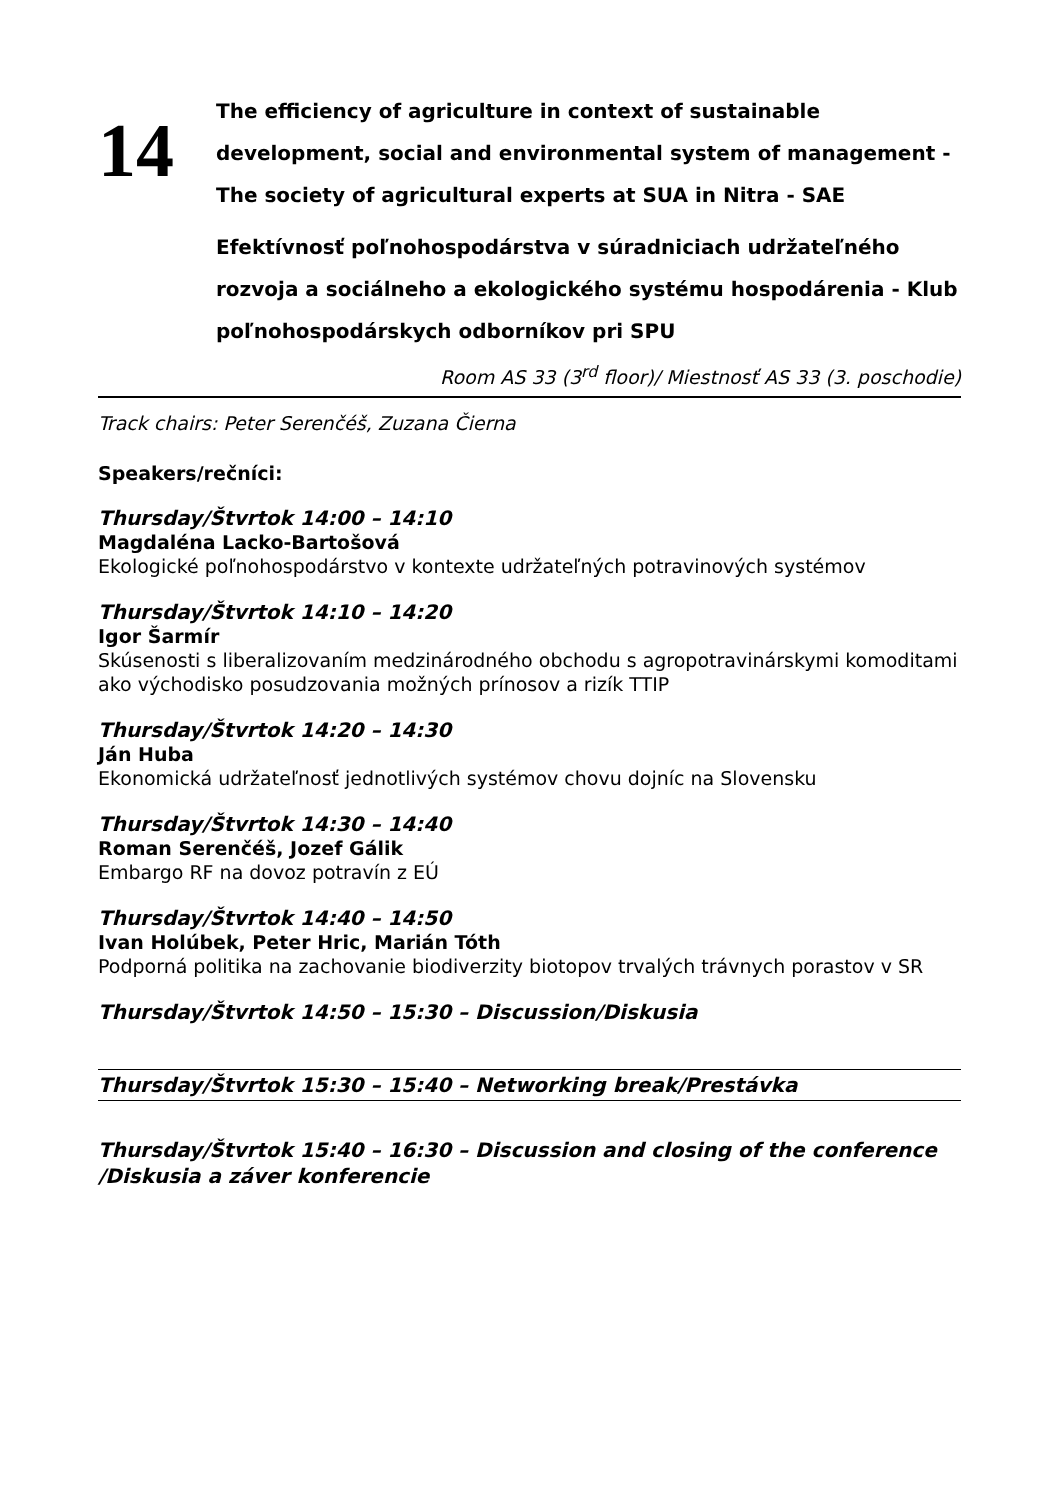14
The efficiency of agriculture in context of sustainable development, social and environmental system of management - The society of agricultural experts at SUA in Nitra - SAE
Efektívnosť poľnohospodárstva v súradniciach udržateľného rozvoja a sociálneho a ekologického systému hospodárenia - Klub poľnohospodárskych odborníkov pri SPU
Room AS 33 (3<sup>rd</sup> floor)/ Miestnosť AS 33 (3. poschodie)
Track chairs: Peter Serenčéš, Zuzana Čierna
Speakers/rečníci:
Thursday/Štvrtok 14:00 – 14:10
Magdaléna Lacko-Bartošová
Ekologické poľnohospodárstvo v kontexte udržateľných potravinových systémov
Thursday/Štvrtok 14:10 – 14:20
Igor Šarmír
Skúsenosti s liberalizovaním medzinárodného obchodu s agropotravinárskymi komoditami ako východisko posudzovania možných prínosov a rizík TTIP
Thursday/Štvrtok 14:20 – 14:30
Ján Huba
Ekonomická udržateľnosť jednotlivých systémov chovu dojníc na Slovensku
Thursday/Štvrtok 14:30 – 14:40
Roman Serenčéš, Jozef Gálik
Embargo RF na dovoz potravín z EÚ
Thursday/Štvrtok 14:40 – 14:50
Ivan Holúbek, Peter Hric, Marián Tóth
Podporná politika na zachovanie biodiverzity biotopov trvalých trávnych porastov v SR
Thursday/Štvrtok 14:50 – 15:30 – Discussion/Diskusia
Thursday/Štvrtok 15:30 – 15:40 – Networking break/Prestávka
Thursday/Štvrtok 15:40 – 16:30 – Discussion and closing of the conference /Diskusia a záver konferencie